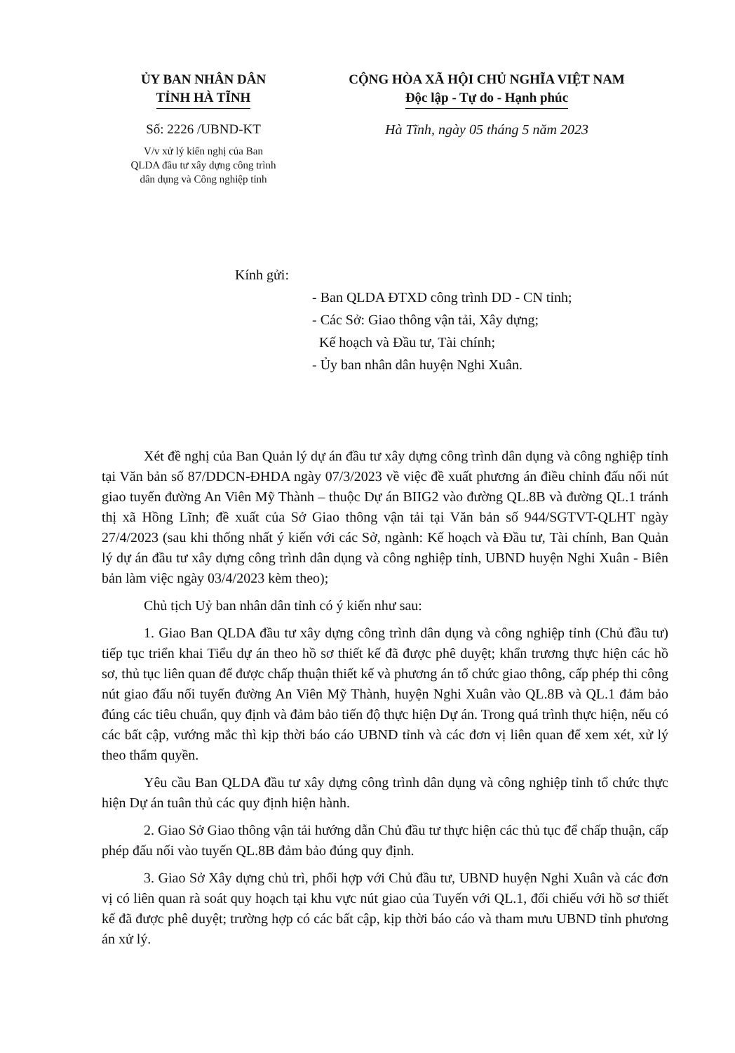ỦY BAN NHÂN DÂN
TỈNH HÀ TĨNH
Số: 2226 /UBND-KT
V/v xử lý kiến nghị của Ban
QLDA đầu tư xây dựng công trình
dân dụng và Công nghiệp tỉnh
CỘNG HÒA XÃ HỘI CHỦ NGHĨA VIỆT NAM
Độc lập - Tự do - Hạnh phúc
Hà Tĩnh, ngày 05 tháng 5 năm 2023
Kính gửi:
- Ban QLDA ĐTXD công trình DD - CN tỉnh;
- Các Sở: Giao thông vận tải, Xây dựng;
Kế hoạch và Đầu tư, Tài chính;
- Ủy ban nhân dân huyện Nghi Xuân.
Xét đề nghị của Ban Quản lý dự án đầu tư xây dựng công trình dân dụng và công nghiệp tỉnh tại Văn bản số 87/DDCN-ĐHDA ngày 07/3/2023 về việc đề xuất phương án điều chỉnh đấu nối nút giao tuyến đường An Viên Mỹ Thành – thuộc Dự án BIIG2 vào đường QL.8B và đường QL.1 tránh thị xã Hồng Lĩnh; đề xuất của Sở Giao thông vận tải tại Văn bản số 944/SGTVT-QLHT ngày 27/4/2023 (sau khi thống nhất ý kiến với các Sở, ngành: Kế hoạch và Đầu tư, Tài chính, Ban Quản lý dự án đầu tư xây dựng công trình dân dụng và công nghiệp tỉnh, UBND huyện Nghi Xuân - Biên bản làm việc ngày 03/4/2023 kèm theo);
Chủ tịch Uỷ ban nhân dân tỉnh có ý kiến như sau:
1. Giao Ban QLDA đầu tư xây dựng công trình dân dụng và công nghiệp tỉnh (Chủ đầu tư) tiếp tục triển khai Tiểu dự án theo hồ sơ thiết kế đã được phê duyệt; khẩn trương thực hiện các hồ sơ, thủ tục liên quan để được chấp thuận thiết kế và phương án tổ chức giao thông, cấp phép thi công nút giao đấu nối tuyến đường An Viên Mỹ Thành, huyện Nghi Xuân vào QL.8B và QL.1 đảm bảo đúng các tiêu chuẩn, quy định và đảm bảo tiến độ thực hiện Dự án. Trong quá trình thực hiện, nếu có các bất cập, vướng mắc thì kịp thời báo cáo UBND tỉnh và các đơn vị liên quan để xem xét, xử lý theo thẩm quyền.
Yêu cầu Ban QLDA đầu tư xây dựng công trình dân dụng và công nghiệp tỉnh tổ chức thực hiện Dự án tuân thủ các quy định hiện hành.
2. Giao Sở Giao thông vận tải hướng dẫn Chủ đầu tư thực hiện các thủ tục để chấp thuận, cấp phép đấu nối vào tuyến QL.8B đảm bảo đúng quy định.
3. Giao Sở Xây dựng chủ trì, phối hợp với Chủ đầu tư, UBND huyện Nghi Xuân và các đơn vị có liên quan rà soát quy hoạch tại khu vực nút giao của Tuyến với QL.1, đối chiếu với hồ sơ thiết kế đã được phê duyệt; trường hợp có các bất cập, kịp thời báo cáo và tham mưu UBND tỉnh phương án xử lý.